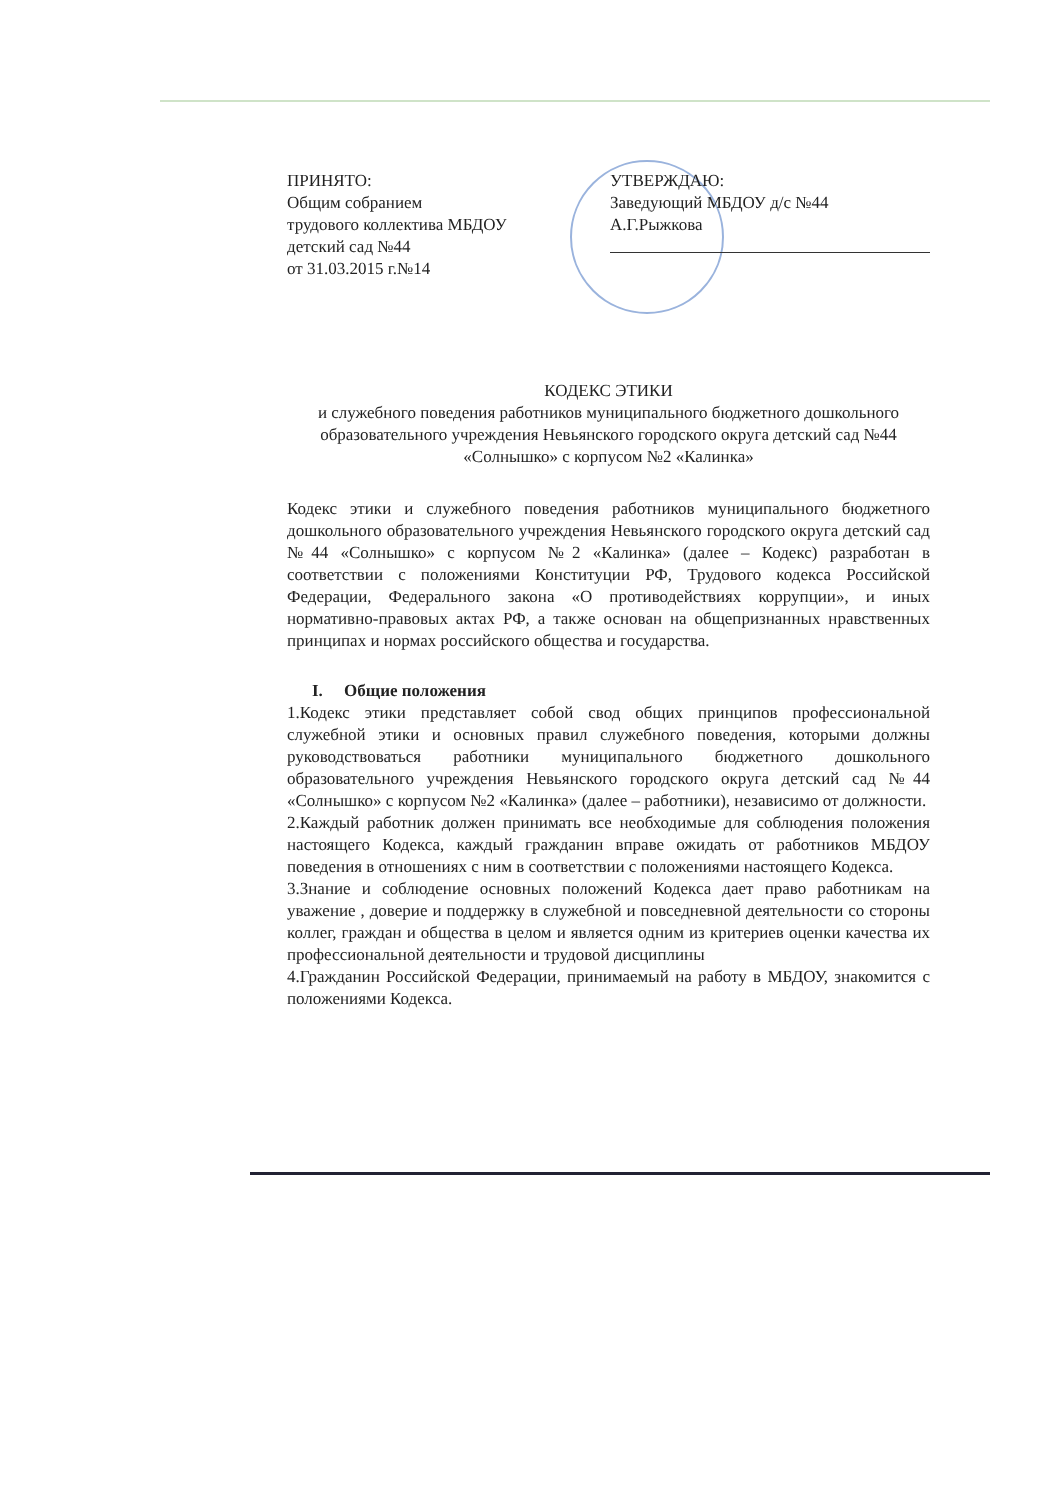ПРИНЯТО:
Общим собранием
трудового коллектива МБДОУ
детский сад №44
от 31.03.2015 г.№14
УТВЕРЖДАЮ:
Заведующий МБДОУ д/с №44
А.Г.Рыжкова
КОДЕКС ЭТИКИ
и служебного поведения работников муниципального бюджетного дошкольного образовательного учреждения Невьянского городского округа детский сад №44 «Солнышко» с корпусом №2 «Калинка»
Кодекс этики и служебного поведения работников муниципального бюджетного дошкольного образовательного учреждения Невьянского городского округа детский сад №44 «Солнышко» с корпусом №2 «Калинка» (далее – Кодекс) разработан в соответствии с положениями Конституции РФ, Трудового кодекса Российской Федерации, Федерального закона «О противодействиях коррупции», и иных нормативно-правовых актах РФ, а также основан на общепризнанных нравственных принципах и нормах российского общества и государства.
I. Общие положения
1.Кодекс этики представляет собой свод общих принципов профессиональной служебной этики и основных правил служебного поведения, которыми должны руководствоваться работники муниципального бюджетного дошкольного образовательного учреждения Невьянского городского округа детский сад №44 «Солнышко» с корпусом №2 «Калинка» (далее – работники), независимо от должности.
2.Каждый работник должен принимать все необходимые для соблюдения положения настоящего Кодекса, каждый гражданин вправе ожидать от работников МБДОУ поведения в отношениях с ним в соответствии с положениями настоящего Кодекса.
3.Знание и соблюдение основных положений Кодекса дает право работникам на уважение , доверие и поддержку в служебной и повседневной деятельности со стороны коллег, граждан и общества в целом и является одним из критериев оценки качества их профессиональной деятельности и трудовой дисциплины
4.Гражданин Российской Федерации, принимаемый на работу в МБДОУ, знакомится с положениями Кодекса.